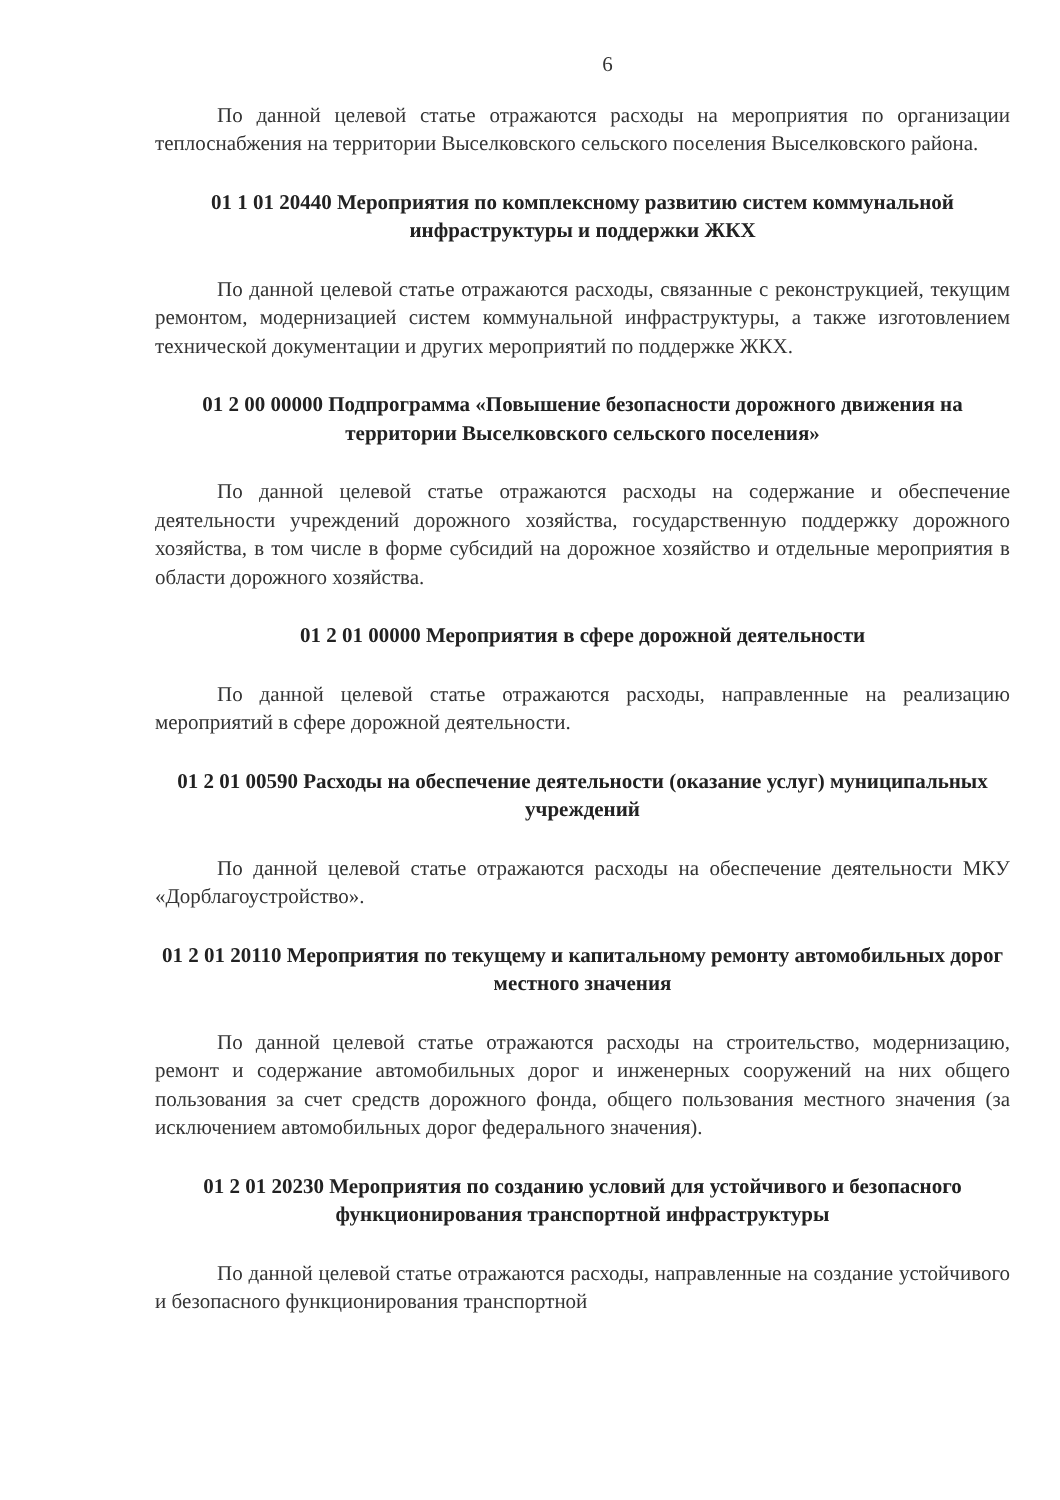6
По данной целевой статье отражаются расходы на мероприятия по организации теплоснабжения на территории Выселковского сельского поселения Выселковского района.
01 1 01 20440 Мероприятия по комплексному развитию систем коммунальной инфраструктуры и поддержки ЖКХ
По данной целевой статье отражаются расходы, связанные с реконструкцией, текущим ремонтом, модернизацией систем коммунальной инфраструктуры, а также изготовлением технической документации и других мероприятий по поддержке ЖКХ.
01 2 00 00000 Подпрограмма «Повышение безопасности дорожного движения на территории Выселковского сельского поселения»
По данной целевой статье отражаются расходы на содержание и обеспечение деятельности учреждений дорожного хозяйства, государственную поддержку дорожного хозяйства, в том числе в форме субсидий на дорожное хозяйство и отдельные мероприятия в области дорожного хозяйства.
01 2 01 00000 Мероприятия в сфере дорожной деятельности
По данной целевой статье отражаются расходы, направленные на реализацию мероприятий в сфере дорожной деятельности.
01 2 01 00590 Расходы на обеспечение деятельности (оказание услуг) муниципальных учреждений
По данной целевой статье отражаются расходы на обеспечение деятельности МКУ «Дорблагоустройство».
01 2 01 20110 Мероприятия по текущему и капитальному ремонту автомобильных дорог местного значения
По данной целевой статье отражаются расходы на строительство, модернизацию, ремонт и содержание автомобильных дорог и инженерных сооружений на них общего пользования за счет средств дорожного фонда, общего пользования местного значения (за исключением автомобильных дорог федерального значения).
01 2 01 20230 Мероприятия по созданию условий для устойчивого и безопасного функционирования транспортной инфраструктуры
По данной целевой статье отражаются расходы, направленные на создание устойчивого и безопасного функционирования транспортной